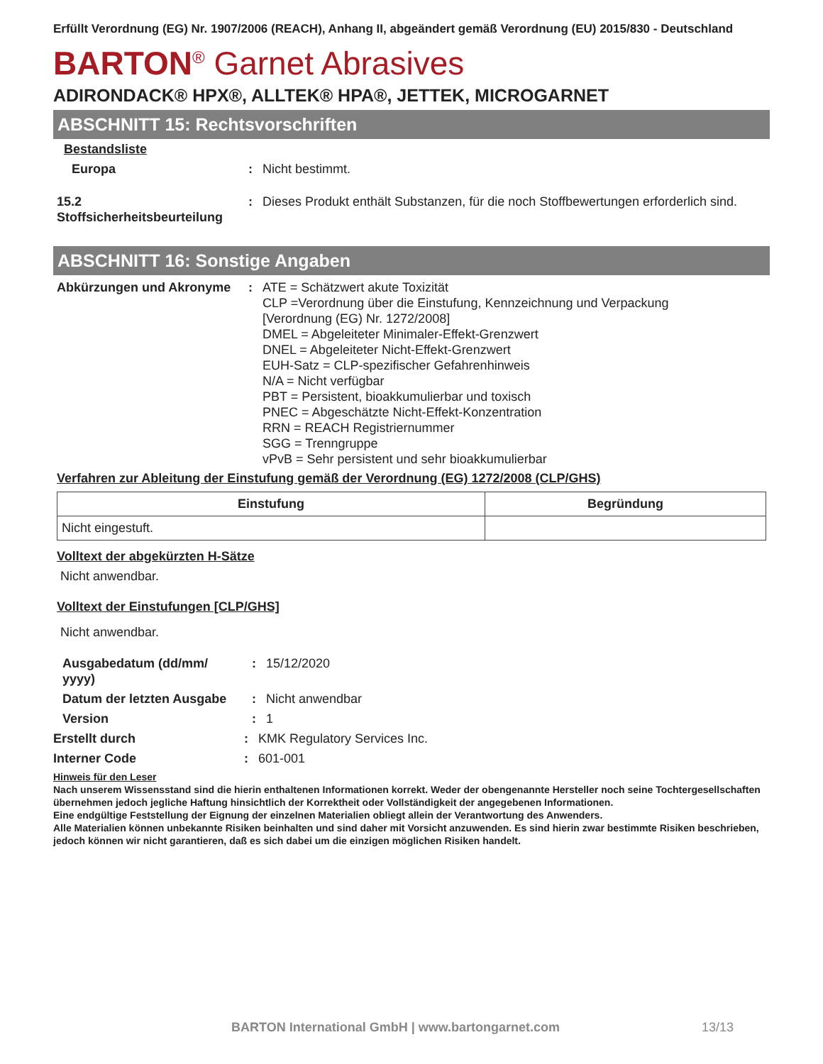Erfüllt Verordnung (EG) Nr. 1907/2006 (REACH), Anhang II, abgeändert gemäß Verordnung (EU) 2015/830 - Deutschland
BARTON<sup>®</sup> Garnet Abrasives
ADIRONDACK® HPX®, ALLTEK® HPA®, JETTEK, MICROGARNET
ABSCHNITT 15: Rechtsvorschriften
Bestandsliste
Europa : Nicht bestimmt.
15.2
Stoffsicherheitsbeurteilung
: Dieses Produkt enthält Substanzen, für die noch Stoffbewertungen erforderlich sind.
ABSCHNITT 16: Sonstige Angaben
Abkürzungen und Akronyme : ATE = Schätzwert akute Toxizität
CLP =Verordnung über die Einstufung, Kennzeichnung und Verpackung
[Verordnung (EG) Nr. 1272/2008]
DMEL = Abgeleiteter Minimaler-Effekt-Grenzwert
DNEL = Abgeleiteter Nicht-Effekt-Grenzwert
EUH-Satz = CLP-spezifischer Gefahrenhinweis
N/A = Nicht verfügbar
PBT = Persistent, bioakkumulierbar und toxisch
PNEC = Abgeschätzte Nicht-Effekt-Konzentration
RRN = REACH Registriernummer
SGG = Trenngruppe
vPvB = Sehr persistent und sehr bioakkumulierbar
Verfahren zur Ableitung der Einstufung gemäß der Verordnung (EG) 1272/2008 (CLP/GHS)
| Einstufung | Begründung |
| --- | --- |
| Nicht eingestuft. | |
Volltext der abgekürzten H-Sätze
Nicht anwendbar.
Volltext der Einstufungen [CLP/GHS]
Nicht anwendbar.
Ausgabedatum (dd/mm/
yyyy)
: 15/12/2020
Datum der letzten Ausgabe
: Nicht anwendbar
Version : 1
Erstellt durch : KMK Regulatory Services Inc.
Interner Code : 601-001
Hinweis für den Leser
Nach unserem Wissensstand sind die hierin enthaltenen Informationen korrekt. Weder der obengenannte Hersteller noch seine Tochtergesellschaften übernehmen jedoch jegliche Haftung hinsichtlich der Korrektheit oder Vollständigkeit der angegebenen Informationen.
Eine endgültige Feststellung der Eignung der einzelnen Materialien obliegt allein der Verantwortung des Anwenders.
Alle Materialien können unbekannte Risiken beinhalten und sind daher mit Vorsicht anzuwenden. Es sind hierin zwar bestimmte Risiken beschrieben, jedoch können wir nicht garantieren, daß es sich dabei um die einzigen möglichen Risiken handelt.
BARTON International GmbH | www.bartongarnet.com 13/13